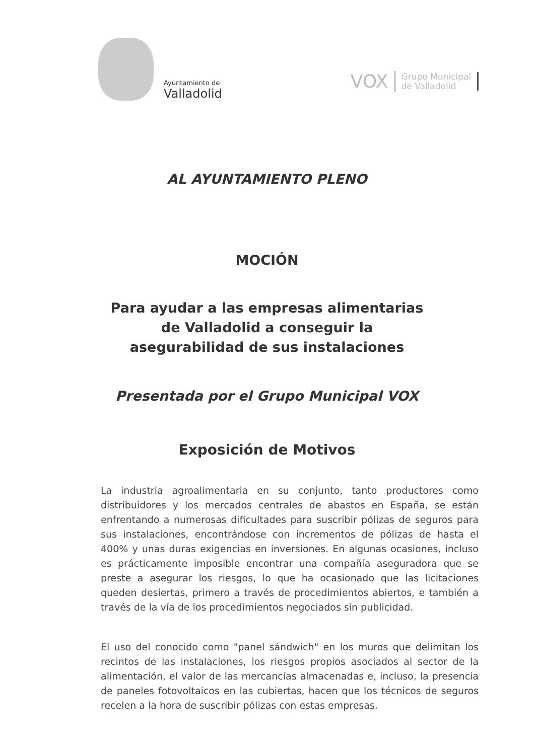Ayuntamiento de
Valladolid
VOX Grupo Municipal
de Valladolid
AL AYUNTAMIENTO PLENO
MOCIÓN
Para ayudar a las empresas alimentarias
de Valladolid a conseguir la
asegurabilidad de sus instalaciones
Presentada por el Grupo Municipal VOX
Exposición de Motivos
La industria agroalimentaria en su conjunto, tanto productores como distribuidores y los mercados centrales de abastos en España, se están enfrentando a numerosas dificultades para suscribir pólizas de seguros para sus instalaciones, encontrándose con incrementos de pólizas de hasta el 400% y unas duras exigencias en inversiones. En algunas ocasiones, incluso es prácticamente imposible encontrar una compañía aseguradora que se preste a asegurar los riesgos, lo que ha ocasionado que las licitaciones queden desiertas, primero a través de procedimientos abiertos, e también a través de la vía de los procedimientos negociados sin publicidad.
El uso del conocido como "panel sándwich" en los muros que delimitan los recintos de las instalaciones, los riesgos propios asociados al sector de la alimentación, el valor de las mercancías almacenadas e, incluso, la presencia de paneles fotovoltaicos en las cubiertas, hacen que los técnicos de seguros recelen a la hora de suscribir pólizas con estas empresas.